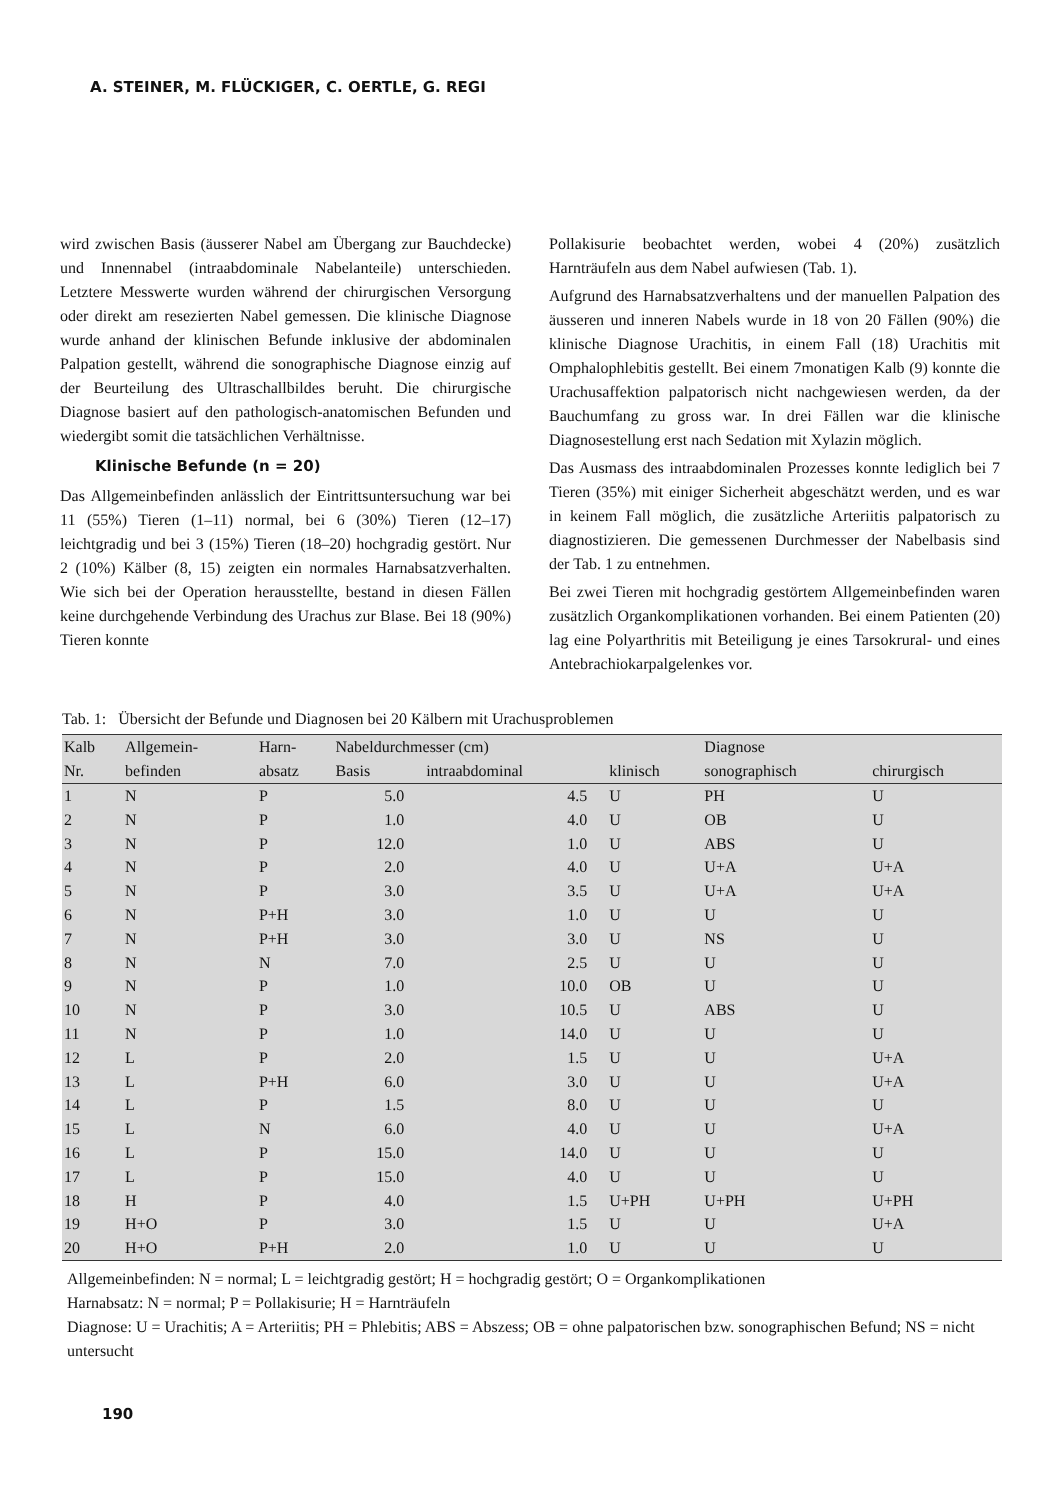A. STEINER, M. FLÜCKIGER, C. OERTLE, G. REGI
wird zwischen Basis (äusserer Nabel am Übergang zur Bauchdecke) und Innennabel (intraabdominale Nabelanteile) unterschieden. Letztere Messwerte wurden während der chirurgischen Versorgung oder direkt am resezierten Nabel gemessen. Die klinische Diagnose wurde anhand der klinischen Befunde inklusive der abdominalen Palpation gestellt, während die sonographische Diagnose einzig auf der Beurteilung des Ultraschallbildes beruht. Die chirurgische Diagnose basiert auf den pathologisch-anatomischen Befunden und wiedergibt somit die tatsächlichen Verhältnisse.
Klinische Befunde (n = 20)
Das Allgemeinbefinden anlässlich der Eintrittsuntersuchung war bei 11 (55%) Tieren (1–11) normal, bei 6 (30%) Tieren (12–17) leichtgradig und bei 3 (15%) Tieren (18–20) hochgradig gestört. Nur 2 (10%) Kälber (8, 15) zeigten ein normales Harnabsatzverhalten. Wie sich bei der Operation herausstellte, bestand in diesen Fällen keine durchgehende Verbindung des Urachus zur Blase. Bei 18 (90%) Tieren konnte
Pollakisurie beobachtet werden, wobei 4 (20%) zusätzlich Harnträufeln aus dem Nabel aufwiesen (Tab. 1).
Aufgrund des Harnabsatzverhaltens und der manuellen Palpation des äusseren und inneren Nabels wurde in 18 von 20 Fällen (90%) die klinische Diagnose Urachitis, in einem Fall (18) Urachitis mit Omphalophlebitis gestellt. Bei einem 7monatigen Kalb (9) konnte die Urachusaffektion palpatorisch nicht nachgewiesen werden, da der Bauchumfang zu gross war. In drei Fällen war die klinische Diagnosestellung erst nach Sedation mit Xylazin möglich.
Das Ausmass des intraabdominalen Prozesses konnte lediglich bei 7 Tieren (35%) mit einiger Sicherheit abgeschätzt werden, und es war in keinem Fall möglich, die zusätzliche Arteriitis palpatorisch zu diagnostizieren. Die gemessenen Durchmesser der Nabelbasis sind der Tab. 1 zu entnehmen.
Bei zwei Tieren mit hochgradig gestörtem Allgemeinbefinden waren zusätzlich Organkomplikationen vorhanden. Bei einem Patienten (20) lag eine Polyarthritis mit Beteiligung je eines Tarsokrural- und eines Antebrachiokarpalgelenkes vor.
Tab. 1: Übersicht der Befunde und Diagnosen bei 20 Kälbern mit Urachusproblemen
| Kalb | Allgemein- | Harn- | Nabeldurchmesser (cm) | | | Diagnose | |
| --- | --- | --- | --- | --- | --- | --- | --- |
| Nr. | befinden | absatz | Basis | intraabdominal | klinisch | sonographisch | chirurgisch |
| 1 | N | P | 5.0 | 4.5 | U | PH | U |
| 2 | N | P | 1.0 | 4.0 | U | OB | U |
| 3 | N | P | 12.0 | 1.0 | U | ABS | U |
| 4 | N | P | 2.0 | 4.0 | U | U+A | U+A |
| 5 | N | P | 3.0 | 3.5 | U | U+A | U+A |
| 6 | N | P+H | 3.0 | 1.0 | U | U | U |
| 7 | N | P+H | 3.0 | 3.0 | U | NS | U |
| 8 | N | N | 7.0 | 2.5 | U | U | U |
| 9 | N | P | 1.0 | 10.0 | OB | U | U |
| 10 | N | P | 3.0 | 10.5 | U | ABS | U |
| 11 | N | P | 1.0 | 14.0 | U | U | U |
| 12 | L | P | 2.0 | 1.5 | U | U | U+A |
| 13 | L | P+H | 6.0 | 3.0 | U | U | U+A |
| 14 | L | P | 1.5 | 8.0 | U | U | U |
| 15 | L | N | 6.0 | 4.0 | U | U | U+A |
| 16 | L | P | 15.0 | 14.0 | U | U | U |
| 17 | L | P | 15.0 | 4.0 | U | U | U |
| 18 | H | P | 4.0 | 1.5 | U+PH | U+PH | U+PH |
| 19 | H+O | P | 3.0 | 1.5 | U | U | U+A |
| 20 | H+O | P+H | 2.0 | 1.0 | U | U | U |
Allgemeinbefinden: N = normal; L = leichtgradig gestört; H = hochgradig gestört; O = Organkomplikationen
Harnabsatz: N = normal; P = Pollakisurie; H = Harnträufeln
Diagnose: U = Urachitis; A = Arteriitis; PH = Phlebitis; ABS = Abszess; OB = ohne palpatorischen bzw. sonographischen Befund; NS = nicht untersucht
190